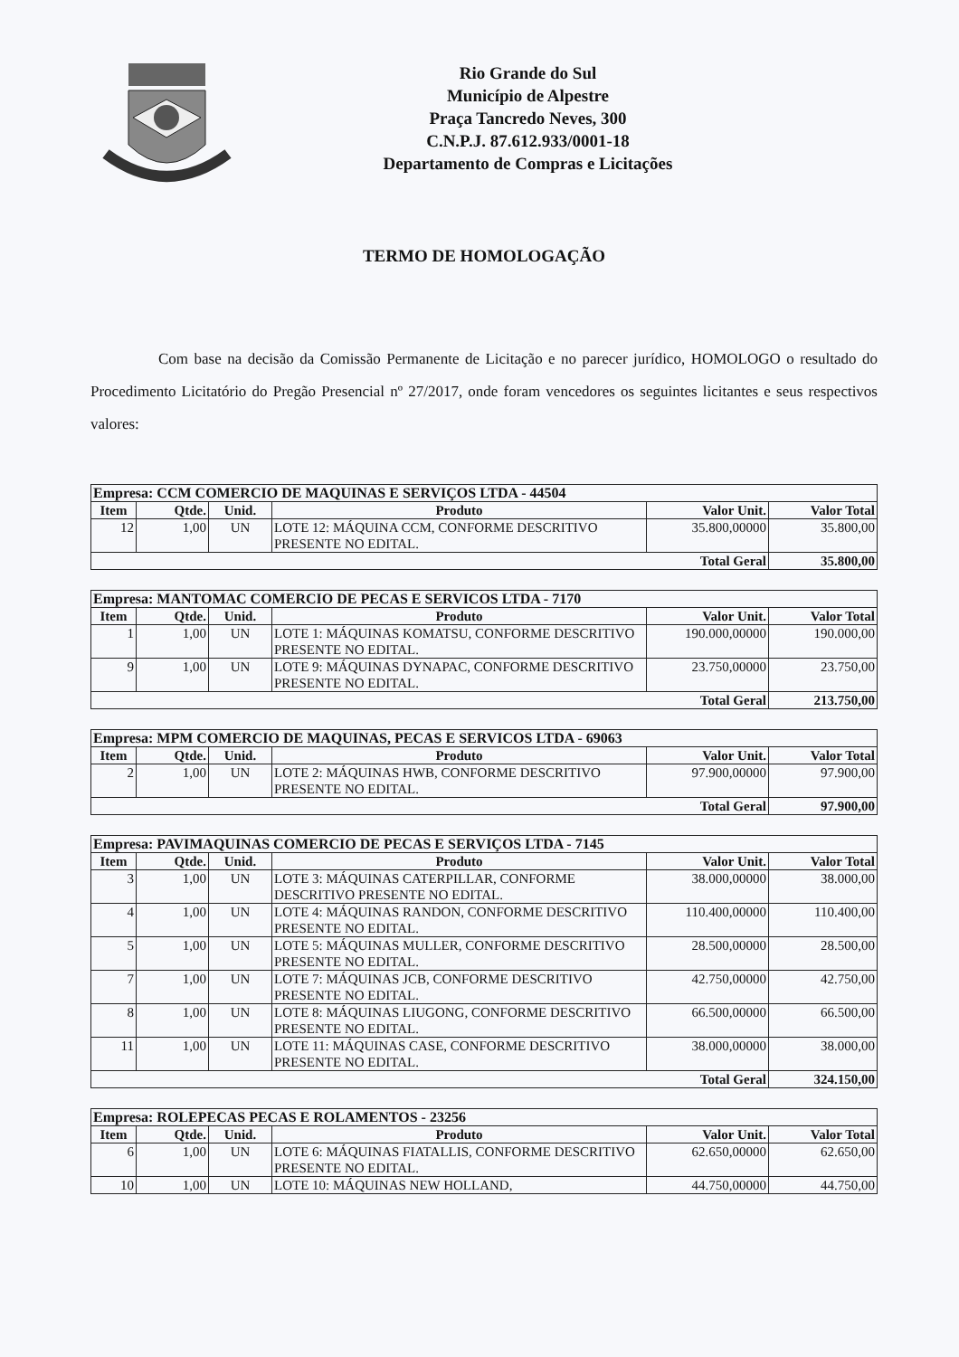Rio Grande do Sul
Município de Alpestre
Praça Tancredo Neves, 300
C.N.P.J. 87.612.933/0001-18
Departamento de Compras e Licitações
TERMO DE HOMOLOGAÇÃO
Com base na decisão da Comissão Permanente de Licitação e no parecer jurídico, HOMOLOGO o resultado do Procedimento Licitatório do Pregão Presencial nº 27/2017, onde foram vencedores os seguintes licitantes e seus respectivos valores:
| Empresa: CCM COMERCIO DE MAQUINAS E SERVIÇOS LTDA - 44504 | | | | | |
| --- | --- | --- | --- | --- | --- |
| Item | Qtde. | Unid. | Produto | Valor Unit. | Valor Total |
| 12 | 1,00 | UN | LOTE 12: MÁQUINA CCM, CONFORME DESCRITIVO PRESENTE NO EDITAL. | 35.800,00000 | 35.800,00 |
| Total Geral | | | | | 35.800,00 |
| Empresa: MANTOMAC COMERCIO DE PECAS E SERVICOS LTDA - 7170 | | | | | |
| --- | --- | --- | --- | --- | --- |
| Item | Qtde. | Unid. | Produto | Valor Unit. | Valor Total |
| 1 | 1,00 | UN | LOTE 1: MÁQUINAS KOMATSU, CONFORME DESCRITIVO PRESENTE NO EDITAL. | 190.000,00000 | 190.000,00 |
| 9 | 1,00 | UN | LOTE 9: MÁQUINAS DYNAPAC, CONFORME DESCRITIVO PRESENTE NO EDITAL. | 23.750,00000 | 23.750,00 |
| Total Geral | | | | | 213.750,00 |
| Empresa: MPM COMERCIO DE MAQUINAS, PECAS E SERVICOS LTDA - 69063 | | | | | |
| --- | --- | --- | --- | --- | --- |
| Item | Qtde. | Unid. | Produto | Valor Unit. | Valor Total |
| 2 | 1,00 | UN | LOTE 2: MÁQUINAS HWB, CONFORME DESCRITIVO PRESENTE NO EDITAL. | 97.900,00000 | 97.900,00 |
| Total Geral | | | | | 97.900,00 |
| Empresa: PAVIMAQUINAS COMERCIO DE PECAS E SERVIÇOS LTDA - 7145 | | | | | |
| --- | --- | --- | --- | --- | --- |
| Item | Qtde. | Unid. | Produto | Valor Unit. | Valor Total |
| 3 | 1,00 | UN | LOTE 3: MÁQUINAS CATERPILLAR, CONFORME DESCRITIVO PRESENTE NO EDITAL. | 38.000,00000 | 38.000,00 |
| 4 | 1,00 | UN | LOTE 4: MÁQUINAS RANDON, CONFORME DESCRITIVO PRESENTE NO EDITAL. | 110.400,00000 | 110.400,00 |
| 5 | 1,00 | UN | LOTE 5: MÁQUINAS MULLER, CONFORME DESCRITIVO PRESENTE NO EDITAL. | 28.500,00000 | 28.500,00 |
| 7 | 1,00 | UN | LOTE 7: MÁQUINAS JCB, CONFORME DESCRITIVO PRESENTE NO EDITAL. | 42.750,00000 | 42.750,00 |
| 8 | 1,00 | UN | LOTE 8: MÁQUINAS LIUGONG, CONFORME DESCRITIVO PRESENTE NO EDITAL. | 66.500,00000 | 66.500,00 |
| 11 | 1,00 | UN | LOTE 11: MÁQUINAS CASE, CONFORME DESCRITIVO PRESENTE NO EDITAL. | 38.000,00000 | 38.000,00 |
| Total Geral | | | | | 324.150,00 |
| Empresa: ROLEPECAS PECAS E ROLAMENTOS - 23256 | | | | | |
| --- | --- | --- | --- | --- | --- |
| Item | Qtde. | Unid. | Produto | Valor Unit. | Valor Total |
| 6 | 1,00 | UN | LOTE 6: MÁQUINAS FIATALLIS, CONFORME DESCRITIVO PRESENTE NO EDITAL. | 62.650,00000 | 62.650,00 |
| 10 | 1,00 | UN | LOTE 10: MÁQUINAS NEW HOLLAND, | 44.750,00000 | 44.750,00 |